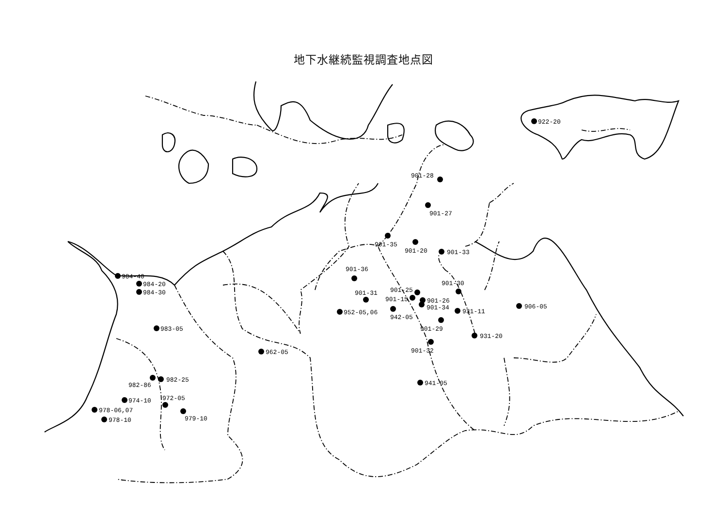地下水継続監視調査地点図
922-20
901-28
901-27
901-35
901-20
901-33
901-36
984-40
984-20
984-30
901-30
901-25
901-31
901-15
901-26
901-34
906-05
952-05,06
931-11
942-05
901-29
983-05
931-20
901-32
962-05
982-25
982-86
941-05
972-05
974-10
978-06,07
979-10
978-10